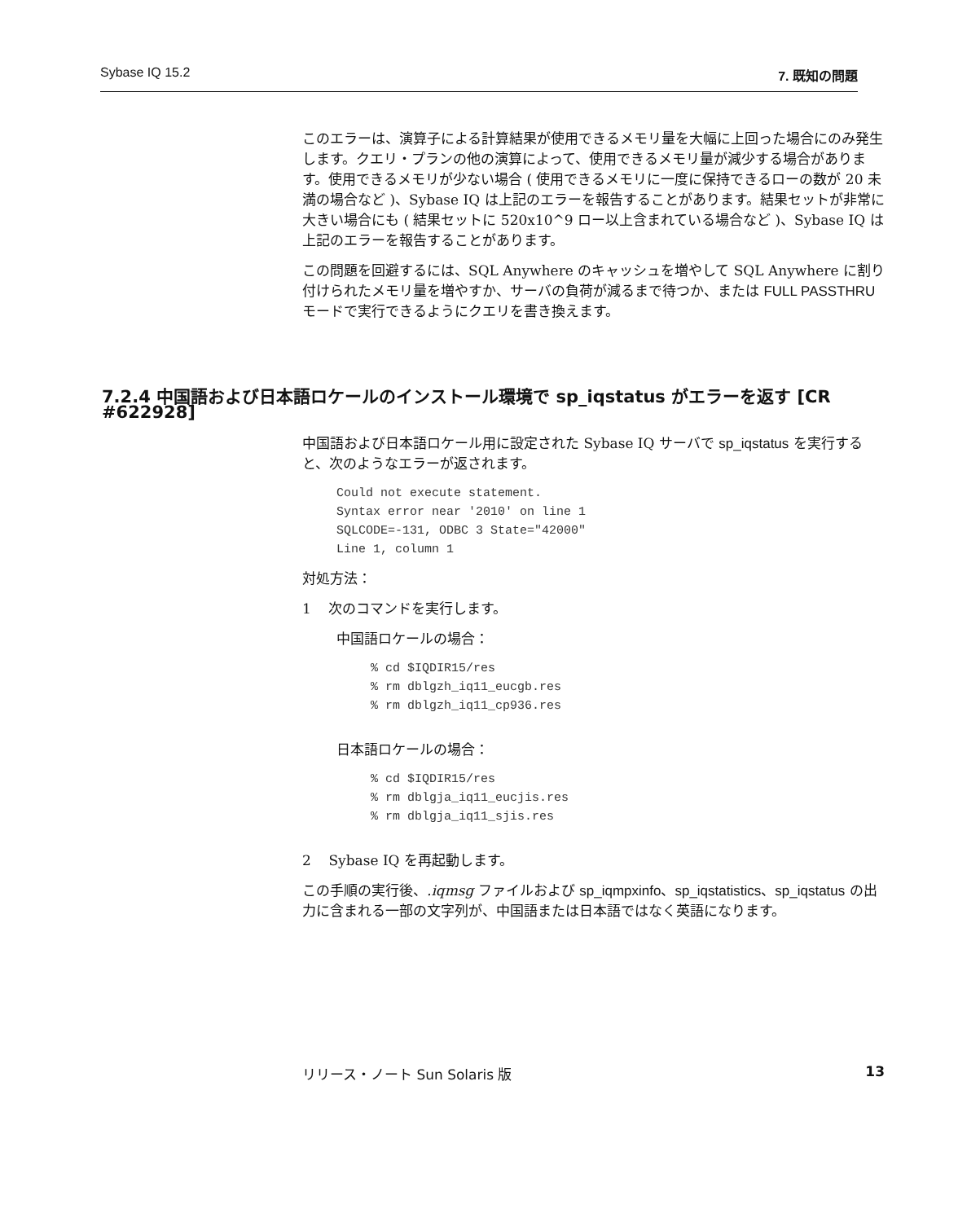Sybase IQ 15.2 7. 既知の問題
このエラーは、演算子による計算結果が使用できるメモリ量を大幅に上回った場合にのみ発生します。クエリ・プランの他の演算によって、使用できるメモリ量が減少する場合があります。使用できるメモリが少ない場合 ( 使用できるメモリに一度に保持できるローの数が 20 未満の場合など )、Sybase IQ は上記のエラーを報告することがあります。結果セットが非常に大きい場合にも ( 結果セットに 520x10^9 ロー以上含まれている場合など )、Sybase IQ は上記のエラーを報告することがあります。
この問題を回避するには、SQL Anywhere のキャッシュを増やして SQL Anywhere に割り付けられたメモリ量を増やすか、サーバの負荷が減るまで待つか、または FULL PASSTHRU モードで実行できるようにクエリを書き換えます。
7.2.4 中国語および日本語ロケールのインストール環境で sp_iqstatus がエラーを返す [CR #622928]
中国語および日本語ロケール用に設定された Sybase IQ サーバで sp_iqstatus を実行すると、次のようなエラーが返されます。
Could not execute statement.
Syntax error near '2010' on line 1
SQLCODE=-131, ODBC 3 State="42000"
Line 1, column 1
対処方法：
1 次のコマンドを実行します。
中国語ロケールの場合：
% cd $IQDIR15/res
% rm dblgzh_iq11_eucgb.res
% rm dblgzh_iq11_cp936.res
日本語ロケールの場合：
% cd $IQDIR15/res
% rm dblgja_iq11_eucjis.res
% rm dblgja_iq11_sjis.res
2 Sybase IQ を再起動します。
この手順の実行後、.iqmsg ファイルおよび sp_iqmpxinfo、sp_iqstatistics、sp_iqstatus の出力に含まれる一部の文字列が、中国語または日本語ではなく英語になります。
リリース・ノート Sun Solaris 版 13